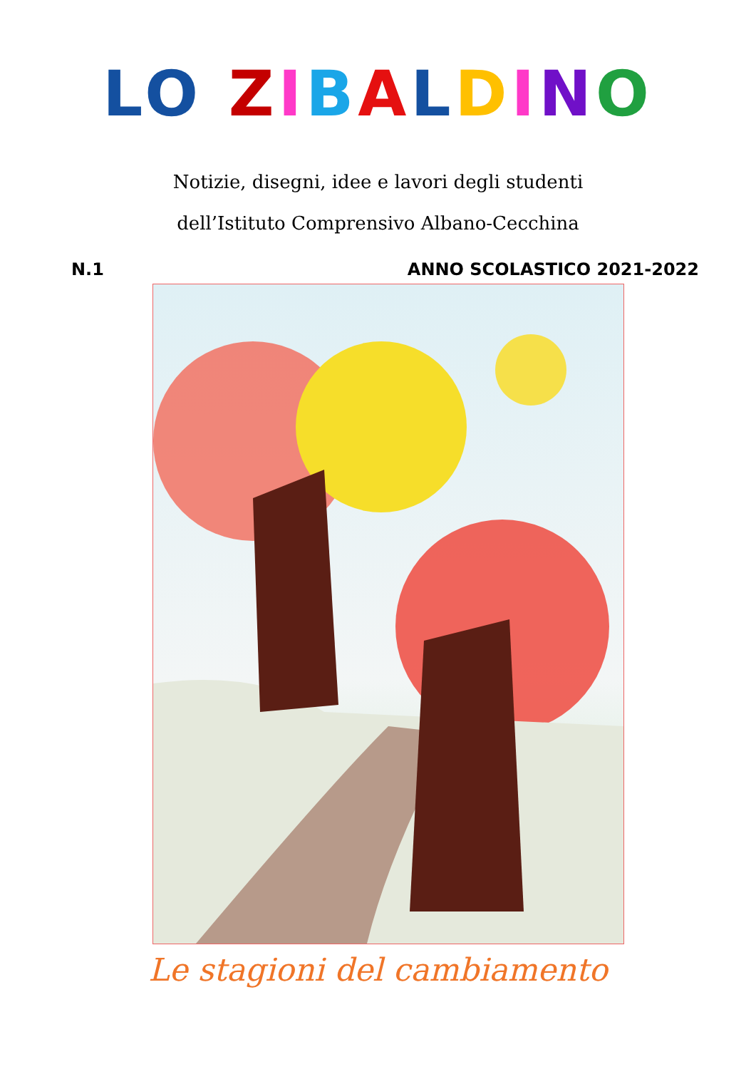LO ZIBALDINO
Notizie, disegni, idee e lavori degli studenti
dell’Istituto Comprensivo Albano-Cecchina
N.1 ANNO SCOLASTICO 2021-2022
Le stagioni del cambiamento